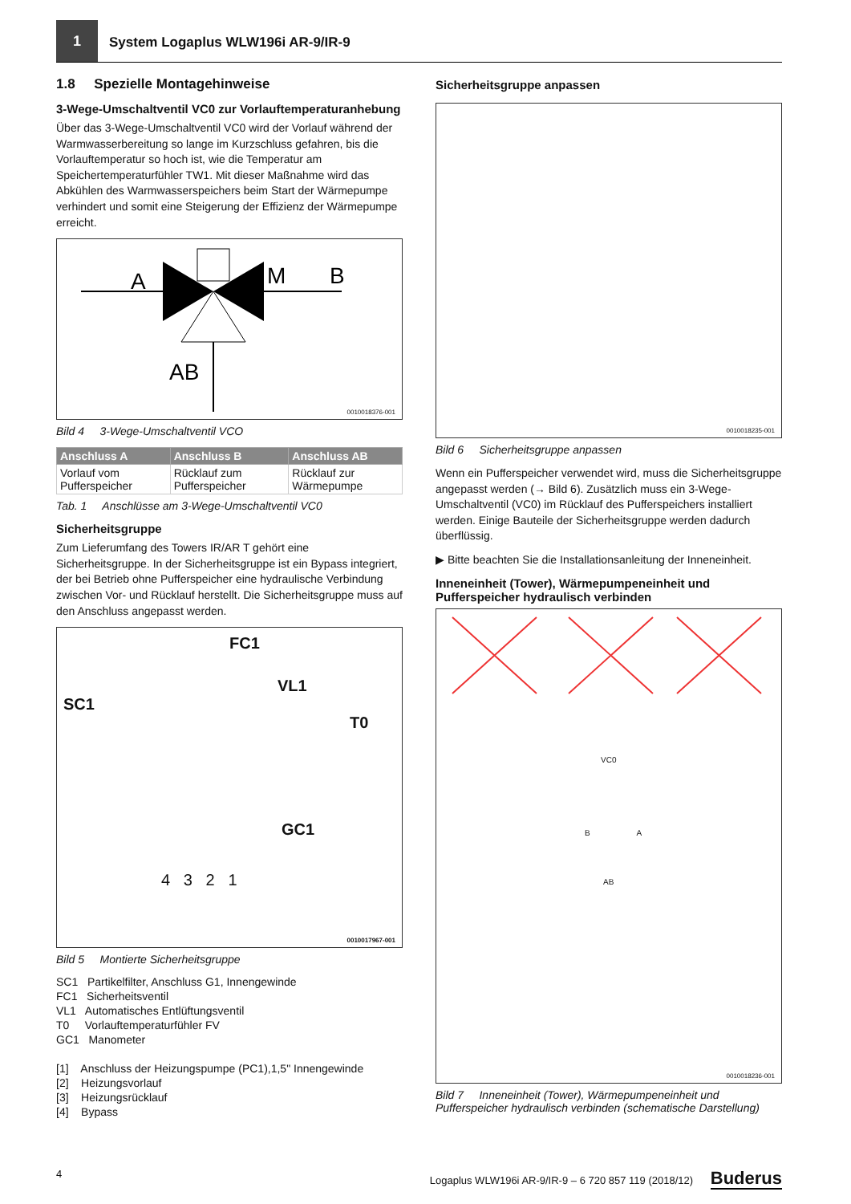1
System Logaplus WLW196i AR-9/IR-9
1.8 Spezielle Montagehinweise
3-Wege-Umschaltventil VC0 zur Vorlauftemperaturanhebung
Über das 3-Wege-Umschaltventil VC0 wird der Vorlauf während der Warmwasserbereitung so lange im Kurzschluss gefahren, bis die Vorlauftemperatur so hoch ist, wie die Temperatur am Speichertemperaturfühler TW1. Mit dieser Maßnahme wird das Abkühlen des Warmwasserspeichers beim Start der Wärmepumpe verhindert und somit eine Steigerung der Effizienz der Wärmepumpe erreicht.
A
M
.
.
.
B
.
.
.
.
.
.
.
.
.
AB
0010018376-001
Bild 4 3-Wege-Umschaltventil VCO
| Anschluss A | Anschluss B | Anschluss AB |
| --- | --- | --- |
| Vorlauf vom Pufferspeicher | Rücklauf zum Pufferspeicher | Rücklauf zur Wärmepumpe |
Tab. 1 Anschlüsse am 3-Wege-Umschaltventil VC0
Sicherheitsgruppe
Zum Lieferumfang des Towers IR/AR T gehört eine Sicherheitsgruppe. In der Sicherheitsgruppe ist ein Bypass integriert, der bei Betrieb ohne Pufferspeicher eine hydraulische Verbindung zwischen Vor- und Rücklauf herstellt. Die Sicherheitsgruppe muss auf den Anschluss angepasst werden.
FC1
VL1
SC1
T0
GC1
4 3 2 1
0010017967-001
Bild 5 Montierte Sicherheitsgruppe
SC1 Partikelfilter, Anschluss G1, Innengewinde
FC1 Sicherheitsventil
VL1 Automatisches Entlüftungsventil
T0 Vorlauftemperaturfühler FV
GC1 Manometer
[1] Anschluss der Heizungspumpe (PC1),1,5" Innengewinde
[2] Heizungsvorlauf
[3] Heizungsrücklauf
[4] Bypass
Sicherheitsgruppe anpassen
0010018235-001
Bild 6 Sicherheitsgruppe anpassen
Wenn ein Pufferspeicher verwendet wird, muss die Sicherheitsgruppe angepasst werden (→ Bild 6). Zusätzlich muss ein 3-Wege-Umschaltventil (VC0) im Rücklauf des Pufferspeichers installiert werden. Einige Bauteile der Sicherheitsgruppe werden dadurch überflüssig.
▶ Bitte beachten Sie die Installationsanleitung der Inneneinheit.
Inneneinheit (Tower), Wärmepumpeneinheit und Pufferspeicher hydraulisch verbinden
VC0
B A
AB
0010018236-001
Bild 7 Inneneinheit (Tower), Wärmepumpeneinheit und Pufferspeicher hydraulisch verbinden (schematische Darstellung)
4 Logaplus WLW196i AR-9/IR-9 – 6 720 857 119 (2018/12) Buderus